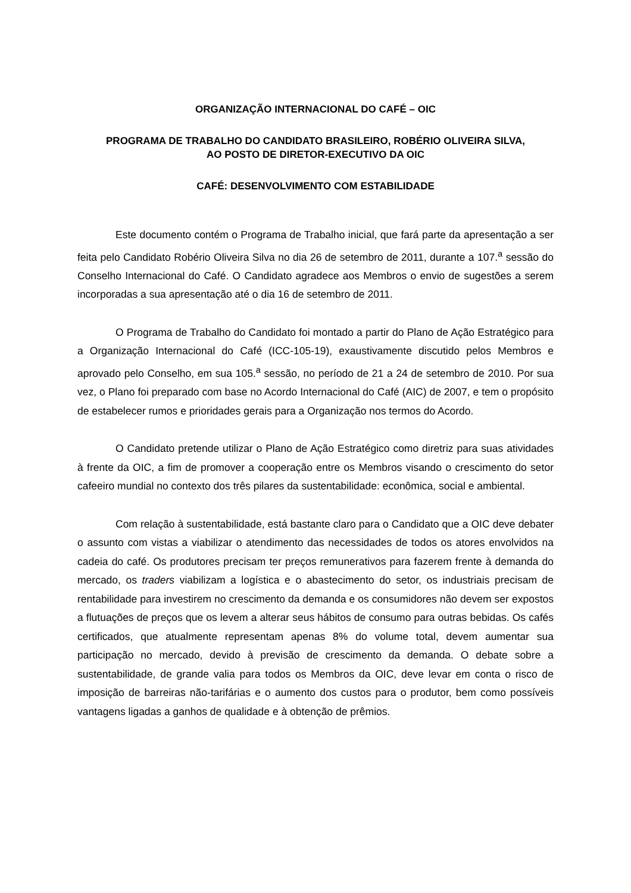ORGANIZAÇÃO INTERNACIONAL DO CAFÉ – OIC
PROGRAMA DE TRABALHO DO CANDIDATO BRASILEIRO, ROBÉRIO OLIVEIRA SILVA,
AO POSTO DE DIRETOR-EXECUTIVO DA OIC
CAFÉ: DESENVOLVIMENTO COM ESTABILIDADE
Este documento contém o Programa de Trabalho inicial, que fará parte da apresentação a ser feita pelo Candidato Robério Oliveira Silva no dia 26 de setembro de 2011, durante a 107.<sup>a</sup> sessão do Conselho Internacional do Café. O Candidato agradece aos Membros o envio de sugestões a serem incorporadas a sua apresentação até o dia 16 de setembro de 2011.
O Programa de Trabalho do Candidato foi montado a partir do Plano de Ação Estratégico para a Organização Internacional do Café (ICC-105-19), exaustivamente discutido pelos Membros e aprovado pelo Conselho, em sua 105.<sup>a</sup> sessão, no período de 21 a 24 de setembro de 2010. Por sua vez, o Plano foi preparado com base no Acordo Internacional do Café (AIC) de 2007, e tem o propósito de estabelecer rumos e prioridades gerais para a Organização nos termos do Acordo.
O Candidato pretende utilizar o Plano de Ação Estratégico como diretriz para suas atividades à frente da OIC, a fim de promover a cooperação entre os Membros visando o crescimento do setor cafeeiro mundial no contexto dos três pilares da sustentabilidade: econômica, social e ambiental.
Com relação à sustentabilidade, está bastante claro para o Candidato que a OIC deve debater o assunto com vistas a viabilizar o atendimento das necessidades de todos os atores envolvidos na cadeia do café. Os produtores precisam ter preços remunerativos para fazerem frente à demanda do mercado, os traders viabilizam a logística e o abastecimento do setor, os industriais precisam de rentabilidade para investirem no crescimento da demanda e os consumidores não devem ser expostos a flutuações de preços que os levem a alterar seus hábitos de consumo para outras bebidas. Os cafés certificados, que atualmente representam apenas 8% do volume total, devem aumentar sua participação no mercado, devido à previsão de crescimento da demanda. O debate sobre a sustentabilidade, de grande valia para todos os Membros da OIC, deve levar em conta o risco de imposição de barreiras não-tarifárias e o aumento dos custos para o produtor, bem como possíveis vantagens ligadas a ganhos de qualidade e à obtenção de prêmios.